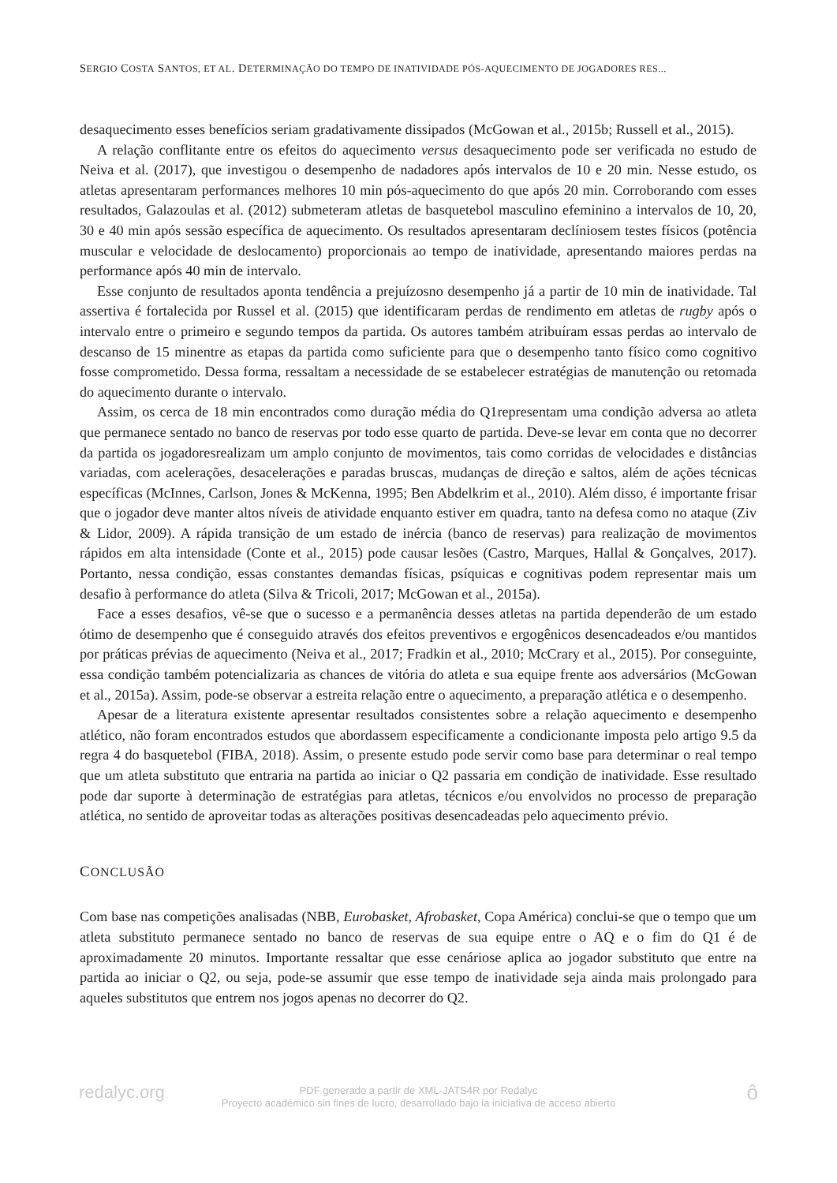SERGIO COSTA SANTOS, ET AL. DETERMINAÇÃO DO TEMPO DE INATIVIDADE PÓS-AQUECIMENTO DE JOGADORES RES...
desaquecimento esses benefícios seriam gradativamente dissipados (McGowan et al., 2015b; Russell et al., 2015).
A relação conflitante entre os efeitos do aquecimento versus desaquecimento pode ser verificada no estudo de Neiva et al. (2017), que investigou o desempenho de nadadores após intervalos de 10 e 20 min. Nesse estudo, os atletas apresentaram performances melhores 10 min pós-aquecimento do que após 20 min. Corroborando com esses resultados, Galazoulas et al. (2012) submeteram atletas de basquetebol masculino efeminino a intervalos de 10, 20, 30 e 40 min após sessão específica de aquecimento. Os resultados apresentaram declíniosem testes físicos (potência muscular e velocidade de deslocamento) proporcionais ao tempo de inatividade, apresentando maiores perdas na performance após 40 min de intervalo.
Esse conjunto de resultados aponta tendência a prejuízosno desempenho já a partir de 10 min de inatividade. Tal assertiva é fortalecida por Russel et al. (2015) que identificaram perdas de rendimento em atletas de rugby após o intervalo entre o primeiro e segundo tempos da partida. Os autores também atribuíram essas perdas ao intervalo de descanso de 15 minentre as etapas da partida como suficiente para que o desempenho tanto físico como cognitivo fosse comprometido. Dessa forma, ressaltam a necessidade de se estabelecer estratégias de manutenção ou retomada do aquecimento durante o intervalo.
Assim, os cerca de 18 min encontrados como duração média do Q1representam uma condição adversa ao atleta que permanece sentado no banco de reservas por todo esse quarto de partida. Deve-se levar em conta que no decorrer da partida os jogadoresrealizam um amplo conjunto de movimentos, tais como corridas de velocidades e distâncias variadas, com acelerações, desacelerações e paradas bruscas, mudanças de direção e saltos, além de ações técnicas específicas (McInnes, Carlson, Jones & McKenna, 1995; Ben Abdelkrim et al., 2010). Além disso, é importante frisar que o jogador deve manter altos níveis de atividade enquanto estiver em quadra, tanto na defesa como no ataque (Ziv & Lidor, 2009). A rápida transição de um estado de inércia (banco de reservas) para realização de movimentos rápidos em alta intensidade (Conte et al., 2015) pode causar lesões (Castro, Marques, Hallal & Gonçalves, 2017). Portanto, nessa condição, essas constantes demandas físicas, psíquicas e cognitivas podem representar mais um desafio à performance do atleta (Silva & Tricoli, 2017; McGowan et al., 2015a).
Face a esses desafios, vê-se que o sucesso e a permanência desses atletas na partida dependerão de um estado ótimo de desempenho que é conseguido através dos efeitos preventivos e ergogênicos desencadeados e/ou mantidos por práticas prévias de aquecimento (Neiva et al., 2017; Fradkin et al., 2010; McCrary et al., 2015). Por conseguinte, essa condição também potencializaria as chances de vitória do atleta e sua equipe frente aos adversários (McGowan et al., 2015a). Assim, pode-se observar a estreita relação entre o aquecimento, a preparação atlética e o desempenho.
Apesar de a literatura existente apresentar resultados consistentes sobre a relação aquecimento e desempenho atlético, não foram encontrados estudos que abordassem especificamente a condicionante imposta pelo artigo 9.5 da regra 4 do basquetebol (FIBA, 2018). Assim, o presente estudo pode servir como base para determinar o real tempo que um atleta substituto que entraria na partida ao iniciar o Q2 passaria em condição de inatividade. Esse resultado pode dar suporte à determinação de estratégias para atletas, técnicos e/ou envolvidos no processo de preparação atlética, no sentido de aproveitar todas as alterações positivas desencadeadas pelo aquecimento prévio.
CONCLUSÃO
Com base nas competições analisadas (NBB, Eurobasket, Afrobasket, Copa América) conclui-se que o tempo que um atleta substituto permanece sentado no banco de reservas de sua equipe entre o AQ e o fim do Q1 é de aproximadamente 20 minutos. Importante ressaltar que esse cenáriose aplica ao jogador substituto que entre na partida ao iniciar o Q2, ou seja, pode-se assumir que esse tempo de inatividade seja ainda mais prolongado para aqueles substitutos que entrem nos jogos apenas no decorrer do Q2.
redalyc.org
PDF generado a partir de XML-JATS4R por Redalyc
Proyecto académico sin fines de lucro, desarrollado bajo la iniciativa de acceso abierto
ô